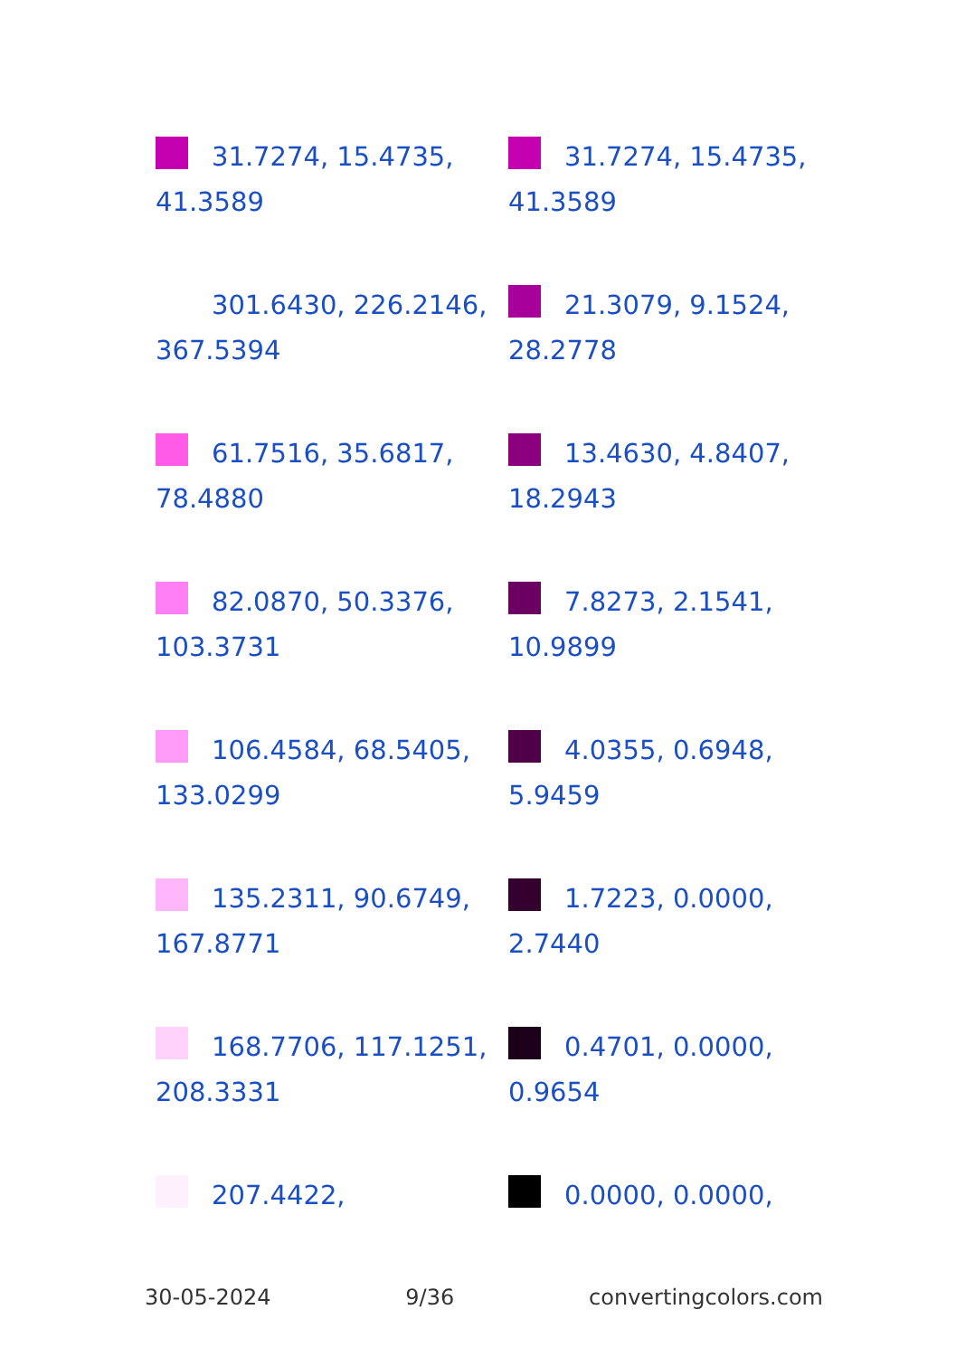31.7274, 15.4735, 41.3589
31.7274, 15.4735, 41.3589
301.6430, 226.2146, 367.5394
21.3079, 9.1524, 28.2778
61.7516, 35.6817, 78.4880
13.4630, 4.8407, 18.2943
82.0870, 50.3376, 103.3731
7.8273, 2.1541, 10.9899
106.4584, 68.5405, 133.0299
4.0355, 0.6948, 5.9459
135.2311, 90.6749, 167.8771
1.7223, 0.0000, 2.7440
168.7706, 117.1251, 208.3331
0.4701, 0.0000, 0.9654
207.4422,
0.0000, 0.0000,
30-05-2024 9/36 convertingcolors.com